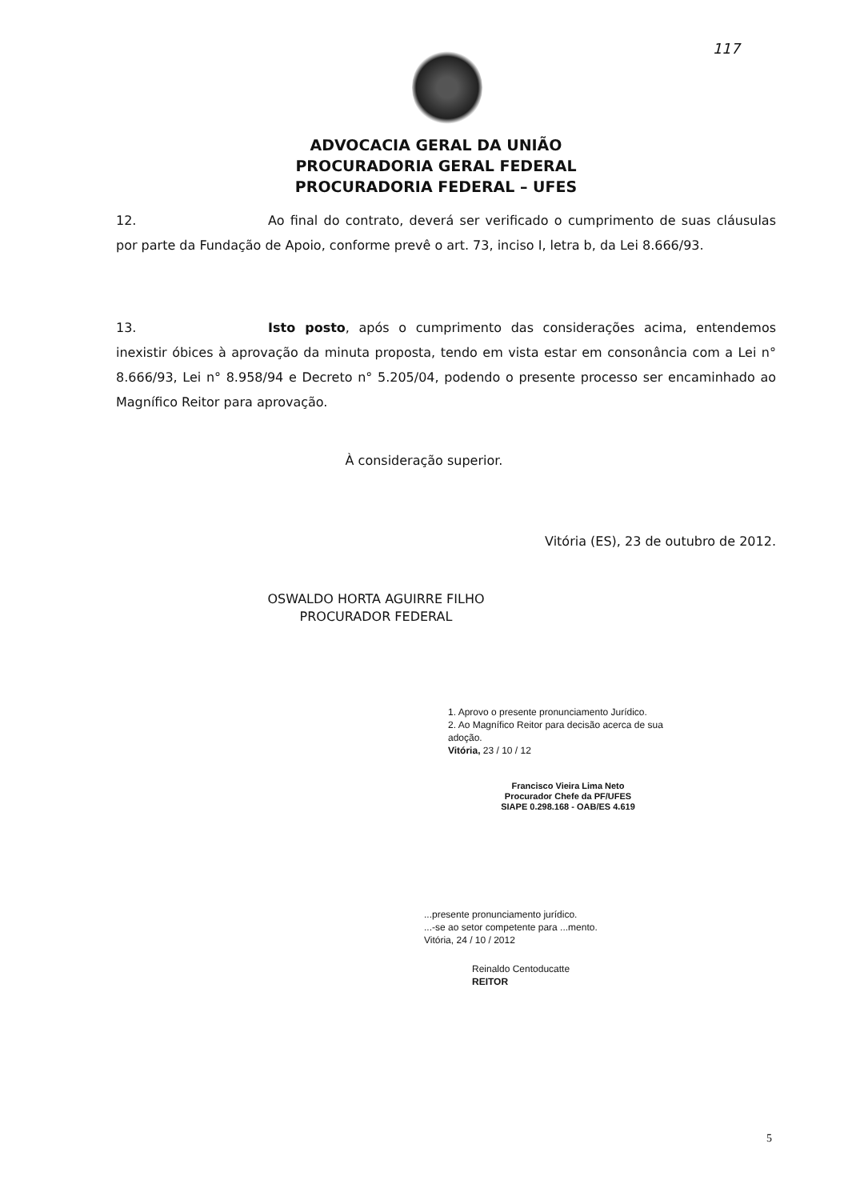117
ADVOCACIA GERAL DA UNIÃO
PROCURADORIA GERAL FEDERAL
PROCURADORIA FEDERAL – UFES
12. Ao final do contrato, deverá ser verificado o cumprimento de suas cláusulas por parte da Fundação de Apoio, conforme prevê o art. 73, inciso I, letra b, da Lei 8.666/93.
13. Isto posto, após o cumprimento das considerações acima, entendemos inexistir óbices à aprovação da minuta proposta, tendo em vista estar em consonância com a Lei n° 8.666/93, Lei n° 8.958/94 e Decreto n° 5.205/04, podendo o presente processo ser encaminhado ao Magnífico Reitor para aprovação.
À consideração superior.
Vitória (ES), 23 de outubro de 2012.
OSWALDO HORTA AGUIRRE FILHO
PROCURADOR FEDERAL
1. Aprovo o presente pronunciamento Jurídico.
2. Ao Magnífico Reitor para decisão acerca de sua adoção.
Vitória, 23 / 10 / 12
Francisco Vieira Lima Neto
Procurador Chefe da PF/UFES
SIAPE 0.298.168 - OAB/ES 4.619
...presente pronunciamento jurídico.
...-se ao setor competente para ...mento.
Vitória, 24 / 10 / 2012
Reinaldo Centoducatte
REITOR
5